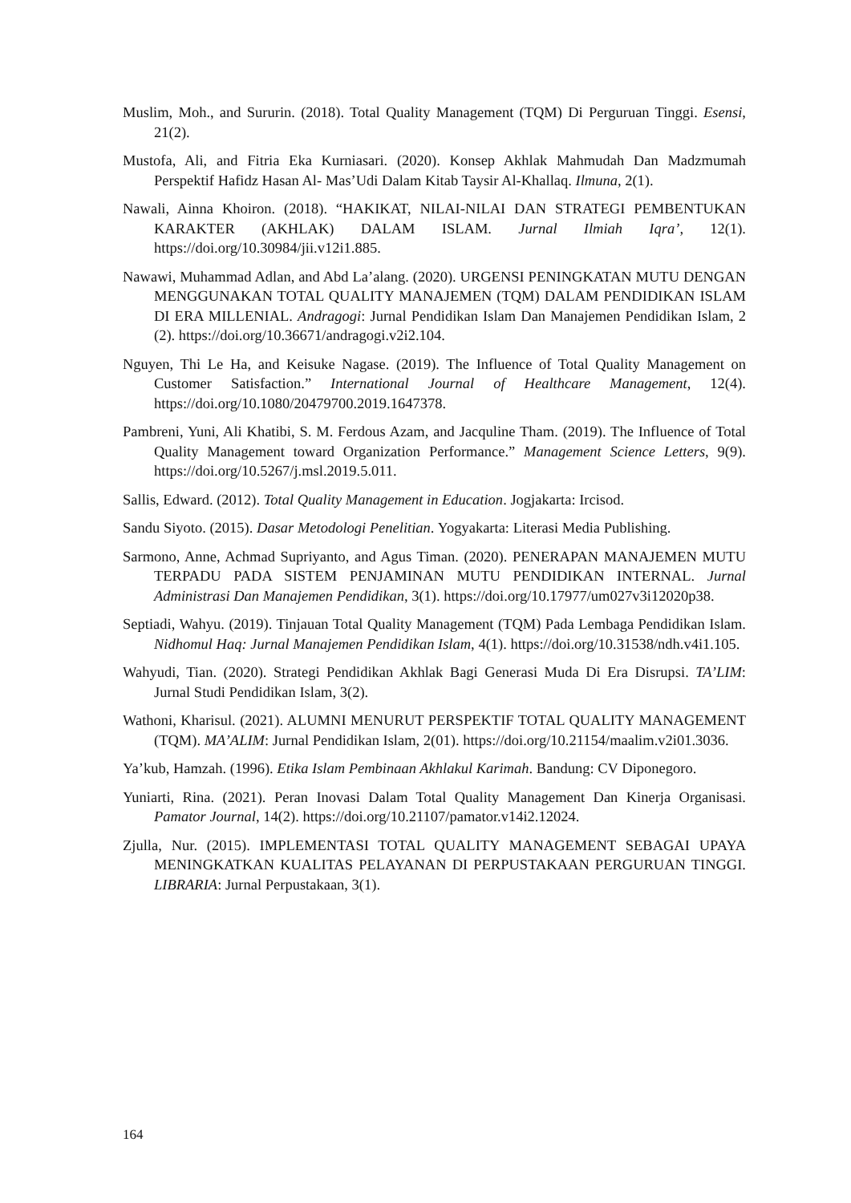Muslim, Moh., and Sururin. (2018). Total Quality Management (TQM) Di Perguruan Tinggi. Esensi, 21(2).
Mustofa, Ali, and Fitria Eka Kurniasari. (2020). Konsep Akhlak Mahmudah Dan Madzmumah Perspektif Hafidz Hasan Al- Mas’Udi Dalam Kitab Taysir Al-Khallaq. Ilmuna, 2(1).
Nawali, Ainna Khoiron. (2018). “HAKIKAT, NILAI-NILAI DAN STRATEGI PEMBENTUKAN KARAKTER (AKHLAK) DALAM ISLAM. Jurnal Ilmiah Iqra’, 12(1). https://doi.org/10.30984/jii.v12i1.885.
Nawawi, Muhammad Adlan, and Abd La’alang. (2020). URGENSI PENINGKATAN MUTU DENGAN MENGGUNAKAN TOTAL QUALITY MANAJEMEN (TQM) DALAM PENDIDIKAN ISLAM DI ERA MILLENIAL. Andragogi: Jurnal Pendidikan Islam Dan Manajemen Pendidikan Islam, 2 (2). https://doi.org/10.36671/andragogi.v2i2.104.
Nguyen, Thi Le Ha, and Keisuke Nagase. (2019). The Influence of Total Quality Management on Customer Satisfaction.” International Journal of Healthcare Management, 12(4). https://doi.org/10.1080/20479700.2019.1647378.
Pambreni, Yuni, Ali Khatibi, S. M. Ferdous Azam, and Jacquline Tham. (2019). The Influence of Total Quality Management toward Organization Performance.” Management Science Letters, 9(9). https://doi.org/10.5267/j.msl.2019.5.011.
Sallis, Edward. (2012). Total Quality Management in Education. Jogjakarta: Ircisod.
Sandu Siyoto. (2015). Dasar Metodologi Penelitian. Yogyakarta: Literasi Media Publishing.
Sarmono, Anne, Achmad Supriyanto, and Agus Timan. (2020). PENERAPAN MANAJEMEN MUTU TERPADU PADA SISTEM PENJAMINAN MUTU PENDIDIKAN INTERNAL. Jurnal Administrasi Dan Manajemen Pendidikan, 3(1). https://doi.org/10.17977/um027v3i12020p38.
Septiadi, Wahyu. (2019). Tinjauan Total Quality Management (TQM) Pada Lembaga Pendidikan Islam. Nidhomul Haq: Jurnal Manajemen Pendidikan Islam, 4(1). https://doi.org/10.31538/ndh.v4i1.105.
Wahyudi, Tian. (2020). Strategi Pendidikan Akhlak Bagi Generasi Muda Di Era Disrupsi. TA’LIM: Jurnal Studi Pendidikan Islam, 3(2).
Wathoni, Kharisul. (2021). ALUMNI MENURUT PERSPEKTIF TOTAL QUALITY MANAGEMENT (TQM). MA’ALIM: Jurnal Pendidikan Islam, 2(01). https://doi.org/10.21154/maalim.v2i01.3036.
Ya’kub, Hamzah. (1996). Etika Islam Pembinaan Akhlakul Karimah. Bandung: CV Diponegoro.
Yuniarti, Rina. (2021). Peran Inovasi Dalam Total Quality Management Dan Kinerja Organisasi. Pamator Journal, 14(2). https://doi.org/10.21107/pamator.v14i2.12024.
Zjulla, Nur. (2015). IMPLEMENTASI TOTAL QUALITY MANAGEMENT SEBAGAI UPAYA MENINGKATKAN KUALITAS PELAYANAN DI PERPUSTAKAAN PERGURUAN TINGGI. LIBRARIA: Jurnal Perpustakaan, 3(1).
164